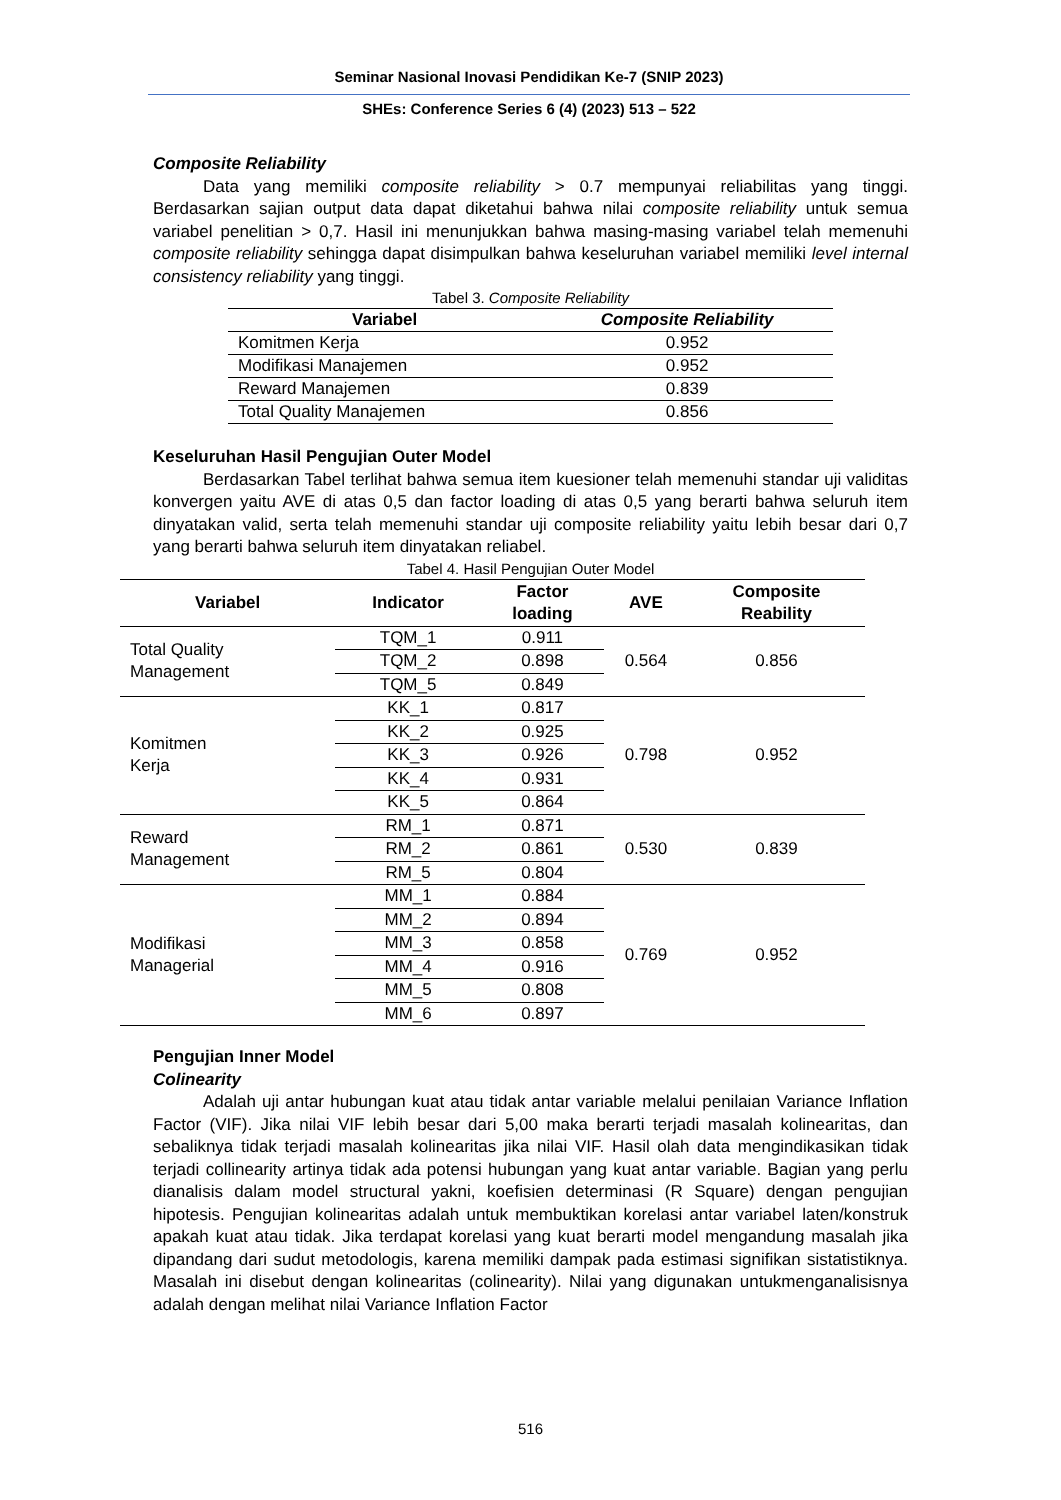Seminar Nasional Inovasi Pendidikan Ke-7 (SNIP 2023)
SHEs: Conference Series 6 (4) (2023) 513 – 522
Composite Reliability
Data yang memiliki composite reliability > 0.7 mempunyai reliabilitas yang tinggi. Berdasarkan sajian output data dapat diketahui bahwa nilai composite reliability untuk semua variabel penelitian > 0,7. Hasil ini menunjukkan bahwa masing-masing variabel telah memenuhi composite reliability sehingga dapat disimpulkan bahwa keseluruhan variabel memiliki level internal consistency reliability yang tinggi.
Tabel 3. Composite Reliability
| Variabel | Composite Reliability |
| --- | --- |
| Komitmen Kerja | 0.952 |
| Modifikasi Manajemen | 0.952 |
| Reward Manajemen | 0.839 |
| Total Quality Manajemen | 0.856 |
Keseluruhan Hasil Pengujian Outer Model
Berdasarkan Tabel terlihat bahwa semua item kuesioner telah memenuhi standar uji validitas konvergen yaitu AVE di atas 0,5 dan factor loading di atas 0,5 yang berarti bahwa seluruh item dinyatakan valid, serta telah memenuhi standar uji composite reliability yaitu lebih besar dari 0,7 yang berarti bahwa seluruh item dinyatakan reliabel.
Tabel 4. Hasil Pengujian Outer Model
| Variabel | Indicator | Factor loading | AVE | Composite Reability |
| --- | --- | --- | --- | --- |
| Total Quality Management | TQM_1 | 0.911 | 0.564 | 0.856 |
| | TQM_2 | 0.898 | | |
| | TQM_5 | 0.849 | | |
| Komitmen Kerja | KK_1 | 0.817 | 0.798 | 0.952 |
| | KK_2 | 0.925 | | |
| | KK_3 | 0.926 | | |
| | KK_4 | 0.931 | | |
| | KK_5 | 0.864 | | |
| Reward Management | RM_1 | 0.871 | 0.530 | 0.839 |
| | RM_2 | 0.861 | | |
| | RM_5 | 0.804 | | |
| Modifikasi Managerial | MM_1 | 0.884 | 0.769 | 0.952 |
| | MM_2 | 0.894 | | |
| | MM_3 | 0.858 | | |
| | MM_4 | 0.916 | | |
| | MM_5 | 0.808 | | |
| | MM_6 | 0.897 | | |
Pengujian Inner Model
Colinearity
Adalah uji antar hubungan kuat atau tidak antar variable melalui penilaian Variance Inflation Factor (VIF). Jika nilai VIF lebih besar dari 5,00 maka berarti terjadi masalah kolinearitas, dan sebaliknya tidak terjadi masalah kolinearitas jika nilai VIF. Hasil olah data mengindikasikan tidak terjadi collinearity artinya tidak ada potensi hubungan yang kuat antar variable. Bagian yang perlu dianalisis dalam model structural yakni, koefisien determinasi (R Square) dengan pengujian hipotesis. Pengujian kolinearitas adalah untuk membuktikan korelasi antar variabel laten/konstruk apakah kuat atau tidak. Jika terdapat korelasi yang kuat berarti model mengandung masalah jika dipandang dari sudut metodologis, karena memiliki dampak pada estimasi signifikan sistatistiknya. Masalah ini disebut dengan kolinearitas (colinearity). Nilai yang digunakan untukmenganalisisnya adalah dengan melihat nilai Variance Inflation Factor
516